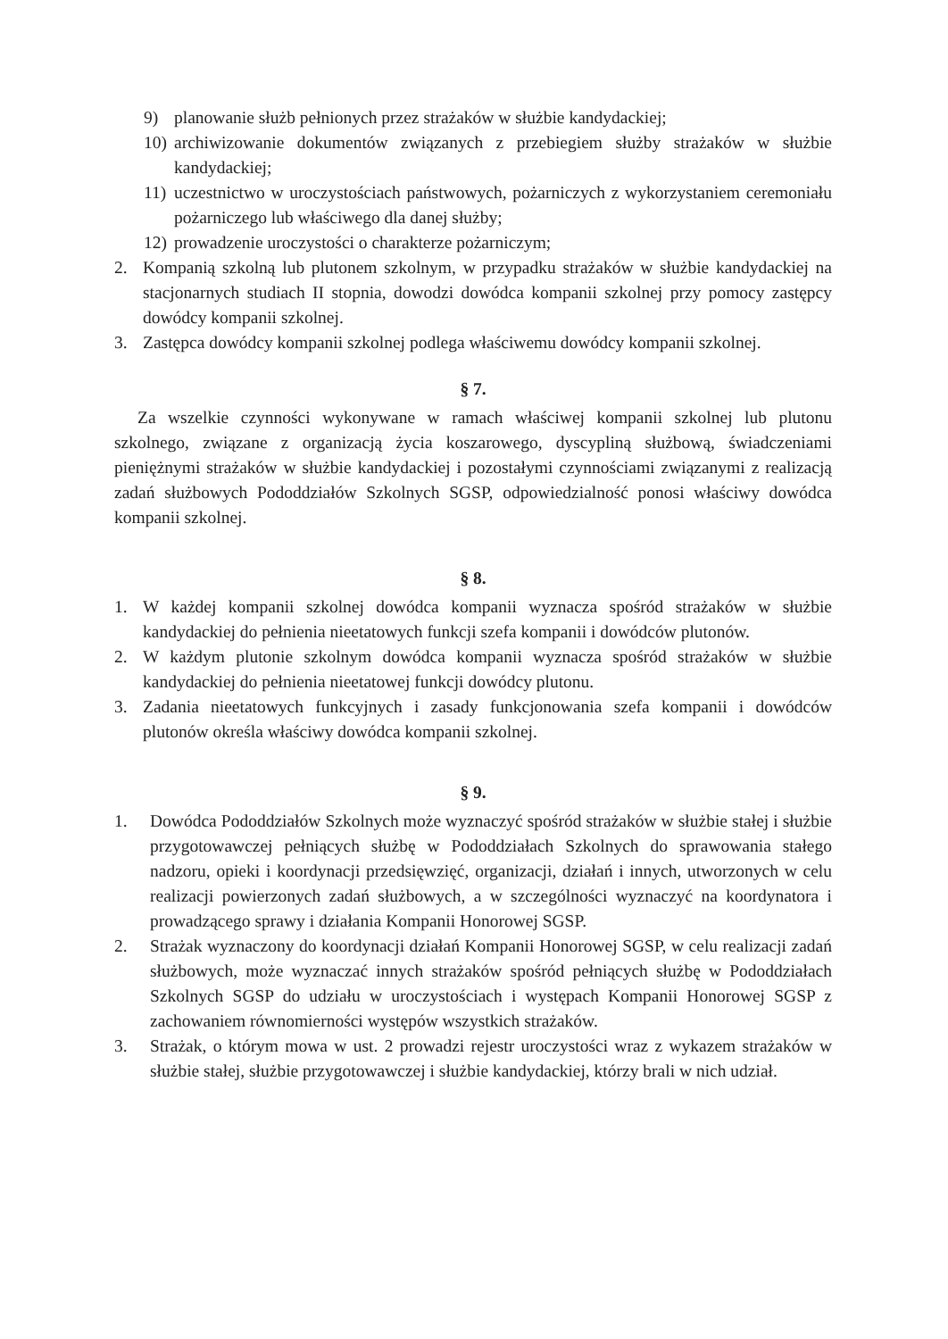9) planowanie służb pełnionych przez strażaków w służbie kandydackiej;
10) archiwizowanie dokumentów związanych z przebiegiem służby strażaków w służbie kandydackiej;
11) uczestnictwo w uroczystościach państwowych, pożarniczych z wykorzystaniem ceremoniału pożarniczego lub właściwego dla danej służby;
12) prowadzenie uroczystości o charakterze pożarniczym;
2. Kompanią szkolną lub plutonem szkolnym, w przypadku strażaków w służbie kandydackiej na stacjonarnych studiach II stopnia, dowodzi dowódca kompanii szkolnej przy pomocy zastępcy dowódcy kompanii szkolnej.
3. Zastępca dowódcy kompanii szkolnej podlega właściwemu dowódcy kompanii szkolnej.
§ 7.
Za wszelkie czynności wykonywane w ramach właściwej kompanii szkolnej lub plutonu szkolnego, związane z organizacją życia koszarowego, dyscypliną służbową, świadczeniami pieniężnymi strażaków w służbie kandydackiej i pozostałymi czynnościami związanymi z realizacją zadań służbowych Pododdziałów Szkolnych SGSP, odpowiedzialność ponosi właściwy dowódca kompanii szkolnej.
§ 8.
1. W każdej kompanii szkolnej dowódca kompanii wyznacza spośród strażaków w służbie kandydackiej do pełnienia nieetatowych funkcji szefa kompanii i dowódców plutonów.
2. W każdym plutonie szkolnym dowódca kompanii wyznacza spośród strażaków w służbie kandydackiej do pełnienia nieetatowej funkcji dowódcy plutonu.
3. Zadania nieetatowych funkcyjnych i zasady funkcjonowania szefa kompanii i dowódców plutonów określa właściwy dowódca kompanii szkolnej.
§ 9.
1. Dowódca Pododdziałów Szkolnych może wyznaczyć spośród strażaków w służbie stałej i służbie przygotowawczej pełniących służbę w Pododdziałach Szkolnych do sprawowania stałego nadzoru, opieki i koordynacji przedsięwzięć, organizacji, działań i innych, utworzonych w celu realizacji powierzonych zadań służbowych, a w szczególności wyznaczyć na koordynatora i prowadzącego sprawy i działania Kompanii Honorowej SGSP.
2. Strażak wyznaczony do koordynacji działań Kompanii Honorowej SGSP, w celu realizacji zadań służbowych, może wyznaczać innych strażaków spośród pełniących służbę w Pododdziałach Szkolnych SGSP do udziału w uroczystościach i występach Kompanii Honorowej SGSP z zachowaniem równomierności występów wszystkich strażaków.
3. Strażak, o którym mowa w ust. 2 prowadzi rejestr uroczystości wraz z wykazem strażaków w służbie stałej, służbie przygotowawczej i służbie kandydackiej, którzy brali w nich udział.